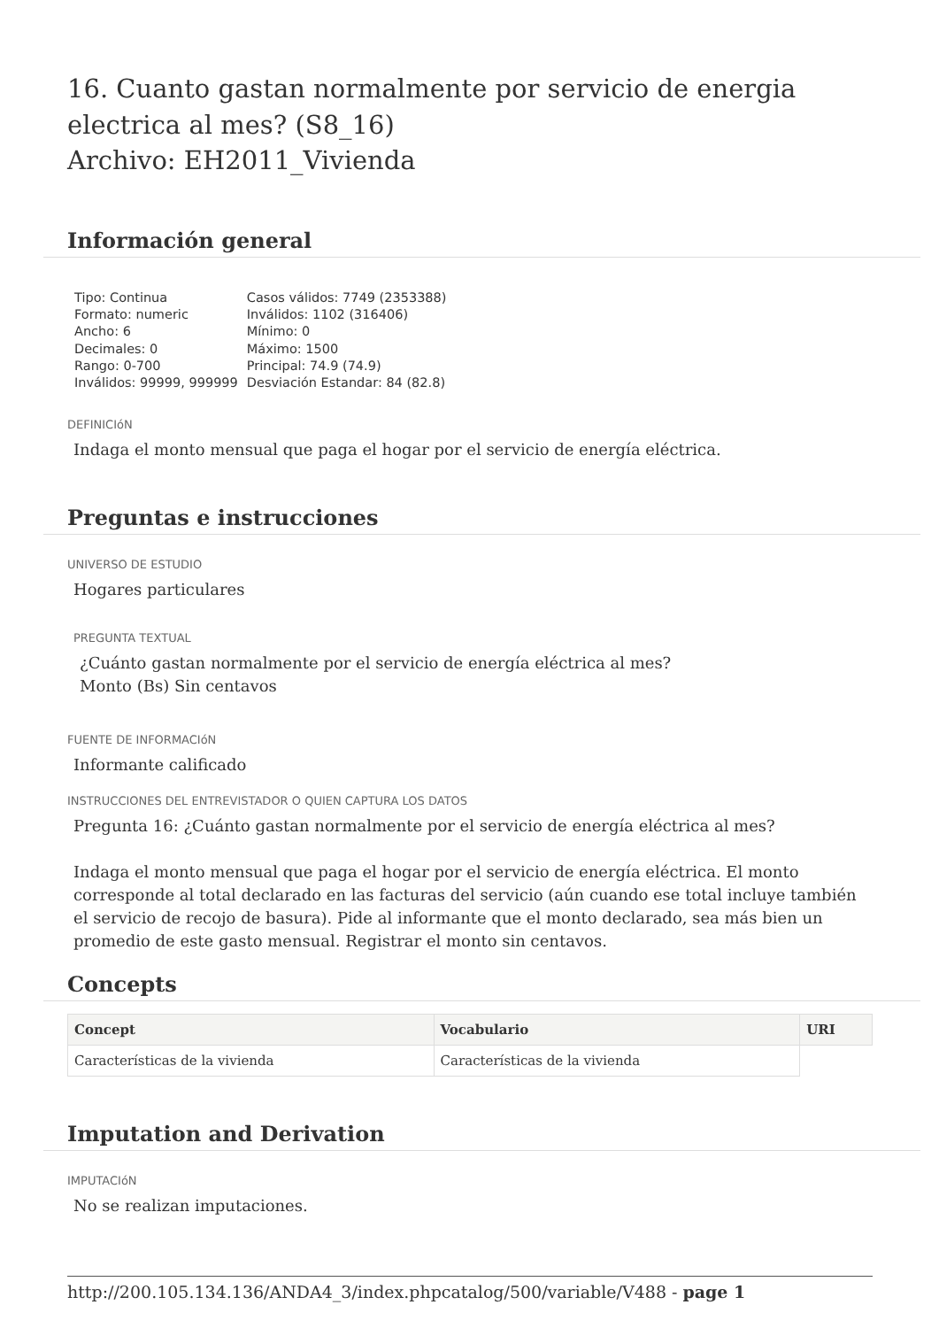16. Cuanto gastan normalmente por servicio de energia electrica al mes? (S8_16)
Archivo: EH2011_Vivienda
Información general
Tipo: Continua
Formato: numeric
Ancho: 6
Decimales: 0
Rango: 0-700
Inválidos: 99999, 999999
Casos válidos: 7749 (2353388)
Inválidos: 1102 (316406)
Mínimo: 0
Máximo: 1500
Principal: 74.9 (74.9)
Desviación Estandar: 84 (82.8)
DEFINICIóN
Indaga el monto mensual que paga el hogar por el servicio de energía eléctrica.
Preguntas e instrucciones
UNIVERSO DE ESTUDIO
Hogares particulares
PREGUNTA TEXTUAL
¿Cuánto gastan normalmente por el servicio de energía eléctrica al mes?
Monto (Bs) Sin centavos
FUENTE DE INFORMACIóN
Informante calificado
INSTRUCCIONES DEL ENTREVISTADOR O QUIEN CAPTURA LOS DATOS
Pregunta 16: ¿Cuánto gastan normalmente por el servicio de energía eléctrica al mes?
Indaga el monto mensual que paga el hogar por el servicio de energía eléctrica. El monto corresponde al total declarado en las facturas del servicio (aún cuando ese total incluye también el servicio de recojo de basura). Pide al informante que el monto declarado, sea más bien un promedio de este gasto mensual. Registrar el monto sin centavos.
Concepts
| Concept | Vocabulario | URI |
| --- | --- | --- |
| Características de la vivienda | Características de la vivienda | |
Imputation and Derivation
IMPUTACIóN
No se realizan imputaciones.
http://200.105.134.136/ANDA4_3/index.phpcatalog/500/variable/V488 - page 1